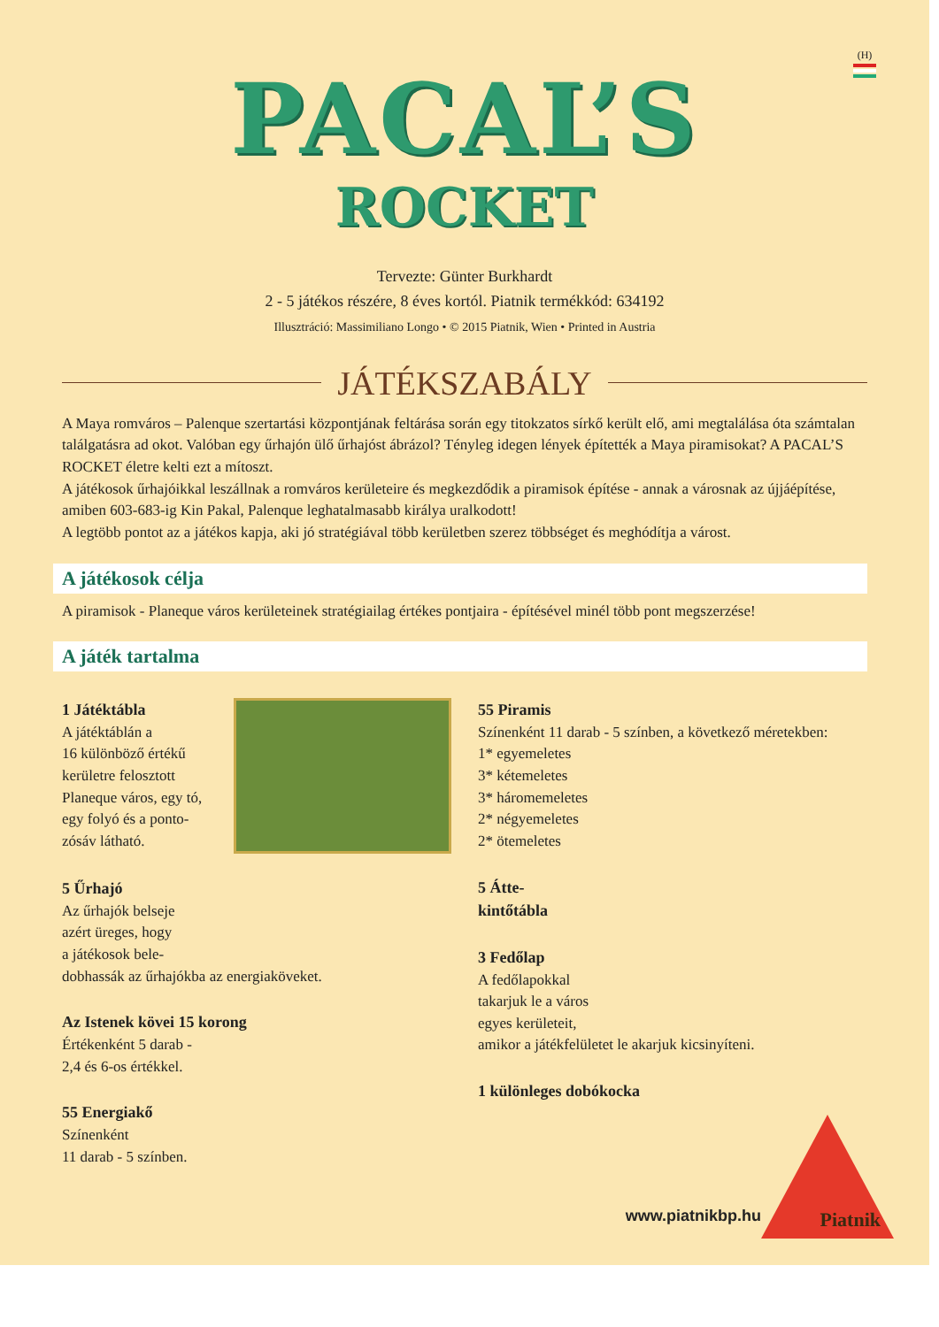(H)
PACAL’S
ROCKET
Tervezte: Günter Burkhardt
2 - 5 játékos részére, 8 éves kortól. Piatnik termékkód: 634192
Illusztráció: Massimiliano Longo • © 2015 Piatnik, Wien • Printed in Austria
JÁTÉKSZABÁLY
A Maya romváros – Palenque szertartási központjának feltárása során egy titokzatos sírkő került elő, ami megtalálása óta számtalan találgatásra ad okot. Valóban egy űrhajón ülő űrhajóst ábrázol? Tényleg idegen lények építették a Maya piramisokat? A PACAL’S ROCKET életre kelti ezt a mítoszt.
A játékosok űrhajóikkal leszállnak a romváros kerületeire és megkezdődik a piramisok építése - annak a városnak az újjáépítése, amiben 603-683-ig Kin Pakal, Palenque leghatalmasabb királya uralkodott!
A legtöbb pontot az a játékos kapja, aki jó stratégiával több kerületben szerez többséget és meghódítja a várost.
A játékosok célja
A piramisok - Planeque város kerületeinek stratégiailag értékes pontjaira - építésével minél több pont megszerzése!
A játék tartalma
1 Játéktábla
A játéktáblán a
16 különböző értékű
kerületre felosztott
Planeque város, egy tó,
egy folyó és a ponto-
zósáv látható.
5 Űrhajó
Az űrhajók belseje
azért üreges, hogy
a játékosok bele-
dobhassák az űrhajókba az energiaköveket.
Az Istenek kövei 15 korong
Értékenként 5 darab -
2,4 és 6-os értékkel.
55 Energiakő
Színenként
11 darab - 5 színben.
55 Piramis
Színenként 11 darab - 5 színben, a következő méretekben:
1* egyemeletes
3* kétemeletes
3* háromemeletes
2* négyemeletes
2* ötemeletes
5 Átte-
kintőtábla
3 Fedőlap
A fedőlapokkal
takarjuk le a város
egyes kerületeit,
amikor a játékfelületet le akarjuk kicsinyíteni.
1 különleges dobókocka
www.piatnikbp.hu Piatnik